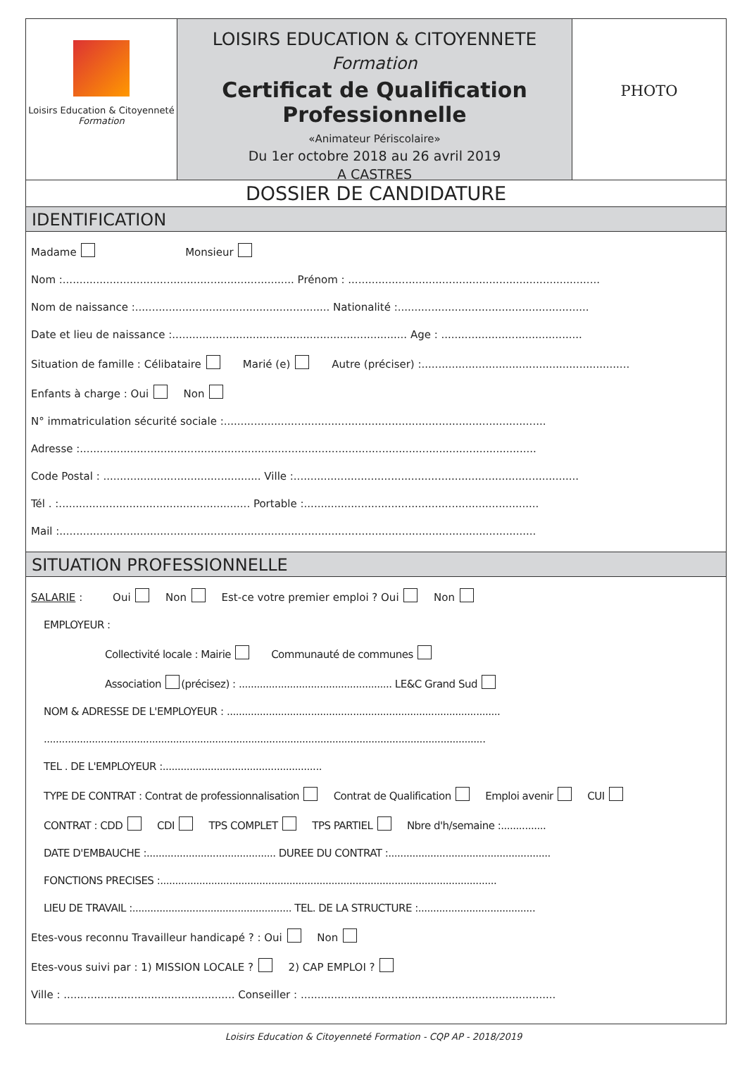Loisirs Education & Citoyenneté
Formation
LOISIRS EDUCATION & CITOYENNETE
Formation
Certificat de Qualification Professionnelle
«Animateur Périscolaire»
Du 1er octobre 2018 au 26 avril 2019
A CASTRES
PHOTO
DOSSIER DE CANDIDATURE
IDENTIFICATION
Madame Monsieur
Nom :..................................................................... Prénom : ...........................................................................
Nom de naissance :.......................................................... Nationalité :.........................................................
Date et lieu de naissance :...................................................................... Age : ..........................................
Situation de famille : Célibataire Marié (e) Autre (préciser) :..............................................................
Enfants à charge : Oui Non
N° immatriculation sécurité sociale :................................................................................................
Adresse :........................................................................................................................................
Code Postal : ............................................... Ville :.....................................................................................
Tél . :......................................................... Portable :......................................................................
Mail :..............................................................................................................................................
SITUATION PROFESSIONNELLE
SALARIE : Oui Non Est-ce votre premier emploi ? Oui Non
EMPLOYEUR :
Collectivité locale : Mairie Communauté de communes
Association (précisez) : ................................................... LE&C Grand Sud
NOM & ADRESSE DE L'EMPLOYEUR : ...........................................................................................
...................................................................................................................................................
TEL . DE L'EMPLOYEUR :.....................................................
TYPE DE CONTRAT : Contrat de professionnalisation Contrat de Qualification Emploi avenir CUI
CONTRAT : CDD CDI TPS COMPLET TPS PARTIEL Nbre d'h/semaine :...............
DATE D'EMBAUCHE :........................................... DUREE DU CONTRAT :......................................................
FONCTIONS PRECISES :................................................................................................................
LIEU DE TRAVAIL :..................................................... TEL. DE LA STRUCTURE :.......................................
Etes-vous reconnu Travailleur handicapé ? : Oui Non
Etes-vous suivi par : 1) MISSION LOCALE ? 2) CAP EMPLOI ?
Ville : ................................................... Conseiller : ............................................................................
Loisirs Education & Citoyenneté Formation - CQP AP - 2018/2019